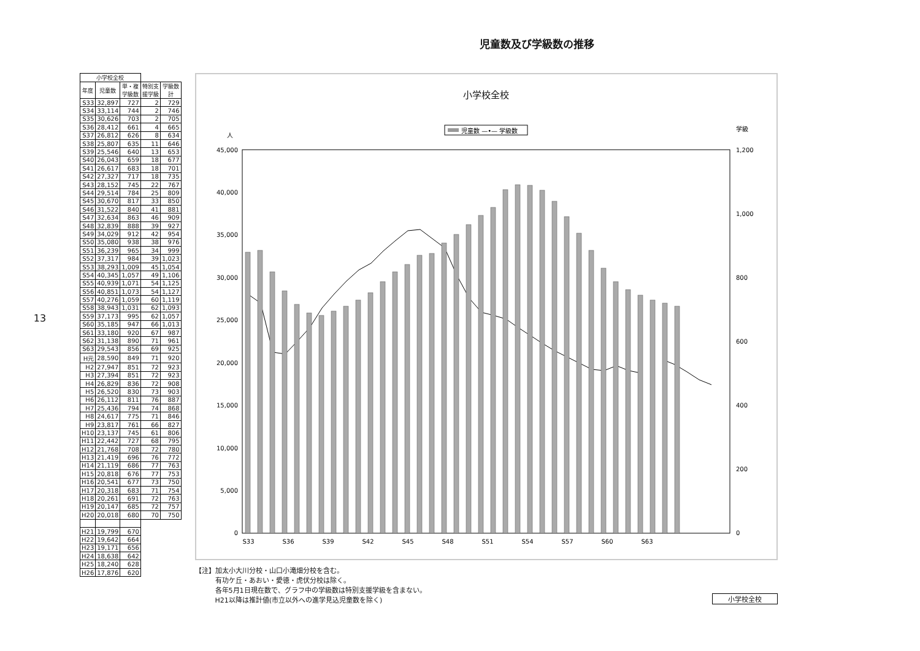児童数及び学級数の推移
13
| 小学校全校 | | | | |
| --- | --- | --- | --- | --- |
| 年度 | 児童数 | 単・複 学級数 | 特別支 援学級 | 学級数 計 |
| S33 | 32,897 | 727 | 2 | 729 |
| S34 | 33,114 | 744 | 2 | 746 |
| S35 | 30,626 | 703 | 2 | 705 |
| S36 | 28,412 | 661 | 4 | 665 |
| S37 | 26,812 | 626 | 8 | 634 |
| S38 | 25,807 | 635 | 11 | 646 |
| S39 | 25,546 | 640 | 13 | 653 |
| S40 | 26,043 | 659 | 18 | 677 |
| S41 | 26,617 | 683 | 18 | 701 |
| S42 | 27,327 | 717 | 18 | 735 |
| S43 | 28,152 | 745 | 22 | 767 |
| S44 | 29,514 | 784 | 25 | 809 |
| S45 | 30,670 | 817 | 33 | 850 |
| S46 | 31,522 | 840 | 41 | 881 |
| S47 | 32,634 | 863 | 46 | 909 |
| S48 | 32,839 | 888 | 39 | 927 |
| S49 | 34,029 | 912 | 42 | 954 |
| S50 | 35,080 | 938 | 38 | 976 |
| S51 | 36,239 | 965 | 34 | 999 |
| S52 | 37,317 | 984 | 39 | 1,023 |
| S53 | 38,293 | 1,009 | 45 | 1,054 |
| S54 | 40,345 | 1,057 | 49 | 1,106 |
| S55 | 40,939 | 1,071 | 54 | 1,125 |
| S56 | 40,851 | 1,073 | 54 | 1,127 |
| S57 | 40,276 | 1,059 | 60 | 1,119 |
| S58 | 38,943 | 1,031 | 62 | 1,093 |
| S59 | 37,173 | 995 | 62 | 1,057 |
| S60 | 35,185 | 947 | 66 | 1,013 |
| S61 | 33,180 | 920 | 67 | 987 |
| S62 | 31,138 | 890 | 71 | 961 |
| S63 | 29,543 | 856 | 69 | 925 |
| H元 | 28,590 | 849 | 71 | 920 |
| H2 | 27,947 | 851 | 72 | 923 |
| H3 | 27,394 | 851 | 72 | 923 |
| H4 | 26,829 | 836 | 72 | 908 |
| H5 | 26,520 | 830 | 73 | 903 |
| H6 | 26,112 | 811 | 76 | 887 |
| H7 | 25,436 | 794 | 74 | 868 |
| H8 | 24,617 | 775 | 71 | 846 |
| H9 | 23,817 | 761 | 66 | 827 |
| H10 | 23,137 | 745 | 61 | 806 |
| H11 | 22,442 | 727 | 68 | 795 |
| H12 | 21,768 | 708 | 72 | 780 |
| H13 | 21,419 | 696 | 76 | 772 |
| H14 | 21,119 | 686 | 77 | 763 |
| H15 | 20,818 | 676 | 77 | 753 |
| H16 | 20,541 | 677 | 73 | 750 |
| H17 | 20,318 | 683 | 71 | 754 |
| H18 | 20,261 | 691 | 72 | 763 |
| H19 | 20,147 | 685 | 72 | 757 |
| H20 | 20,018 | 680 | 70 | 750 |
| H21 | 19,799 | 670 | | |
| H22 | 19,642 | 664 | | |
| H23 | 19,171 | 656 | | |
| H24 | 18,638 | 642 | | |
| H25 | 18,240 | 628 | | |
| H26 | 17,876 | 620 | | |
小学校全校
人
学級
児童数 —•— 学級数
45,000
40,000
35,000
30,000
25,000
20,000
15,000
10,000
5,000
0
1,200
1,000
800
600
400
200
0
S33
S36
S39
S42
S45
S48
S51
S54
S57
S60
S63
【注】加太小大川分校・山口小滝畑分校を含む。
　　　有功ケ丘・あおい・愛徳・虎伏分校は除く。
　　　各年5月1日現在数で、グラフ中の学級数は特別支援学級を含まない。
　　　H21以降は推計値(市立以外への進学見込児童数を除く)
小学校全校